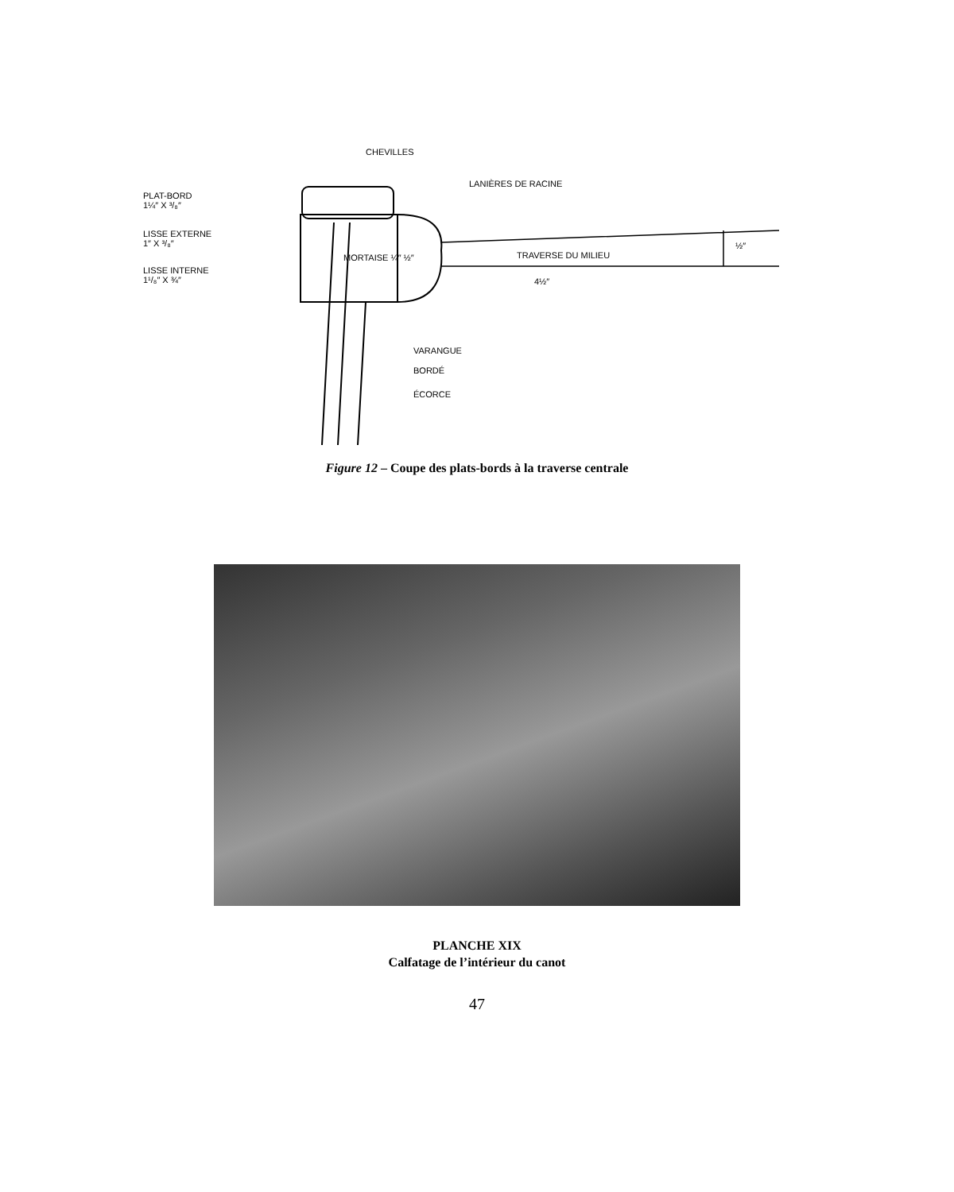CHEVILLES
LANIÈRES DE RACINE
PLAT-BORD
1¼″ X ³/₈″
LISSE EXTERNE
1″ X ³/₈″
LISSE INTERNE
1¹/₈″ X ¾″
MORTAISE ¼″ ½″ TRAVERSE DU MILIEU
½″
4½″
VARANGUE
BORDÉ
ÉCORCE
Figure 12 – Coupe des plats-bords à la traverse centrale
PLANCHE XIX
Calfatage de l’intérieur du canot
47